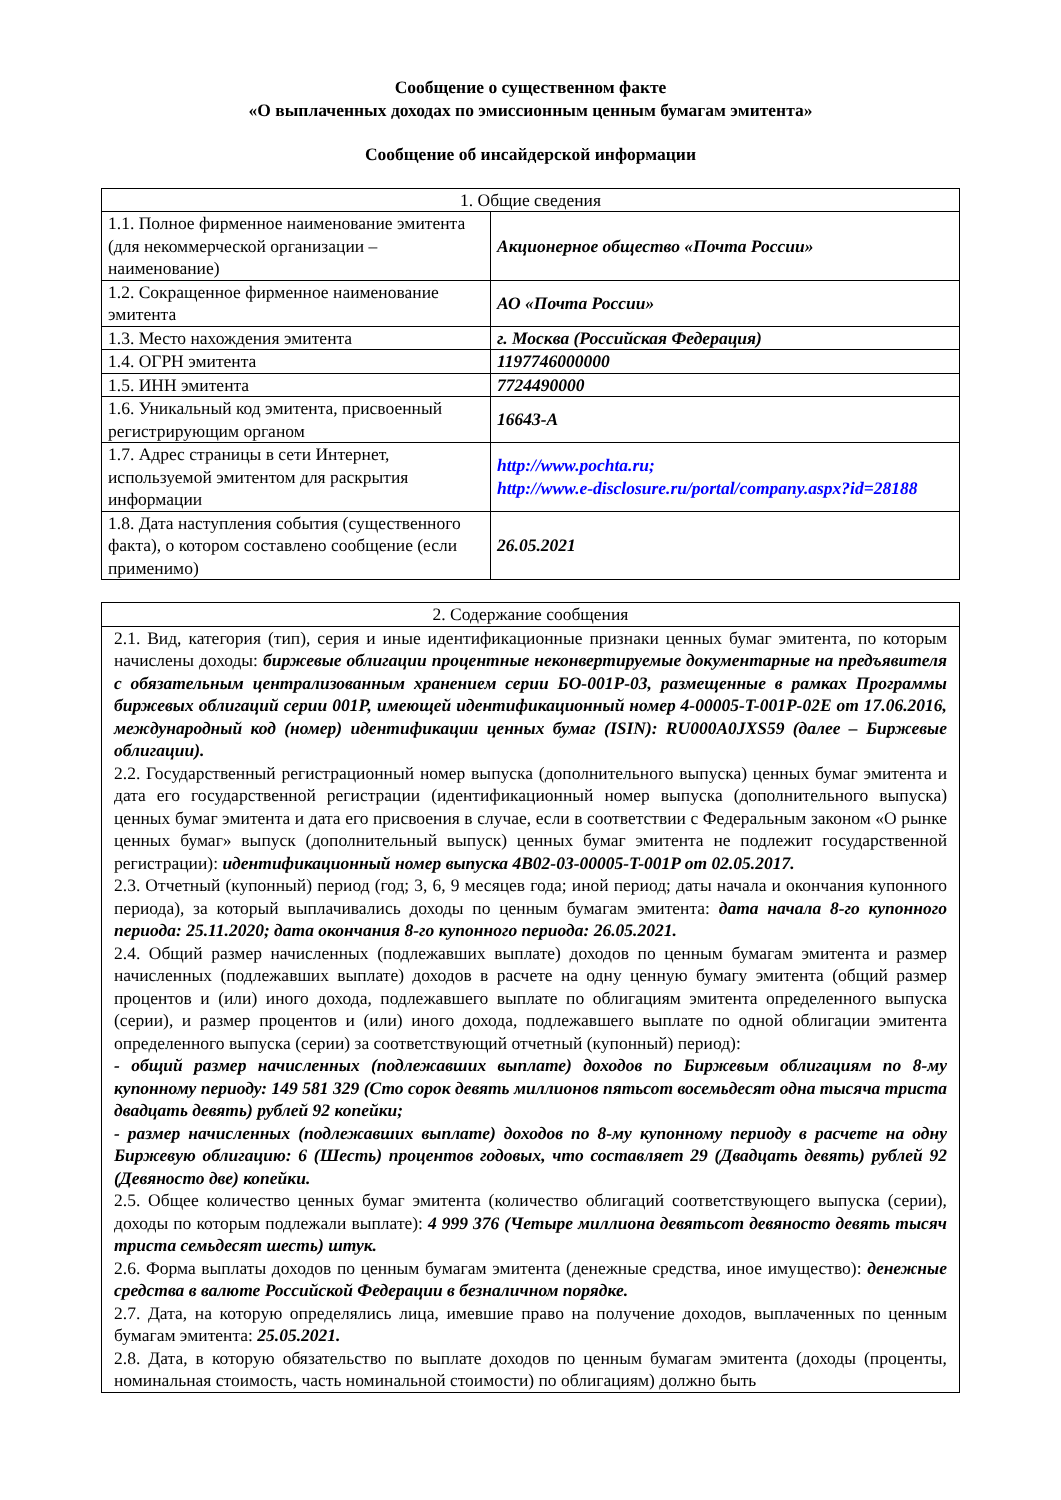Сообщение о существенном факте
«О выплаченных доходах по эмиссионным ценным бумагам эмитента»
Сообщение об инсайдерской информации
| 1. Общие сведения | |
| --- | --- |
| 1.1. Полное фирменное наименование эмитента (для некоммерческой организации – наименование) | Акционерное общество «Почта России» |
| 1.2. Сокращенное фирменное наименование эмитента | АО «Почта России» |
| 1.3. Место нахождения эмитента | г. Москва (Российская Федерация) |
| 1.4. ОГРН эмитента | 1197746000000 |
| 1.5. ИНН эмитента | 7724490000 |
| 1.6. Уникальный код эмитента, присвоенный регистрирующим органом | 16643-А |
| 1.7. Адрес страницы в сети Интернет, используемой эмитентом для раскрытия информации | http://www.pochta.ru; http://www.e-disclosure.ru/portal/company.aspx?id=28188 |
| 1.8. Дата наступления события (существенного факта), о котором составлено сообщение (если применимо) | 26.05.2021 |
| 2. Содержание сообщения |
| --- |
| 2.1. Вид, категория (тип), серия и иные идентификационные признаки ценных бумаг эмитента, по которым начислены доходы: биржевые облигации процентные неконвертируемые документарные на предъявителя с обязательным централизованным хранением серии БО-001Р-03, размещенные в рамках Программы биржевых облигаций серии 001Р, имеющей идентификационный номер 4-00005-T-001P-02E от 17.06.2016, международный код (номер) идентификации ценных бумаг (ISIN): RU000A0JXS59 (далее – Биржевые облигации). 2.2. Государственный регистрационный номер выпуска (дополнительного выпуска) ценных бумаг эмитента и дата его государственной регистрации (идентификационный номер выпуска (дополнительного выпуска) ценных бумаг эмитента и дата его присвоения в случае, если в соответствии с Федеральным законом «О рынке ценных бумаг» выпуск (дополнительный выпуск) ценных бумаг эмитента не подлежит государственной регистрации): идентификационный номер выпуска 4B02-03-00005-T-001P от 02.05.2017. 2.3. Отчетный (купонный) период (год; 3, 6, 9 месяцев года; иной период; даты начала и окончания купонного периода), за который выплачивались доходы по ценным бумагам эмитента: дата начала 8-го купонного периода: 25.11.2020; дата окончания 8-го купонного периода: 26.05.2021. 2.4. Общий размер начисленных (подлежавших выплате) доходов по ценным бумагам эмитента и размер начисленных (подлежавших выплате) доходов в расчете на одну ценную бумагу эмитента (общий размер процентов и (или) иного дохода, подлежавшего выплате по облигациям эмитента определенного выпуска (серии), и размер процентов и (или) иного дохода, подлежавшего выплате по одной облигации эмитента определенного выпуска (серии) за соответствующий отчетный (купонный) период): - общий размер начисленных (подлежавших выплате) доходов по Биржевым облигациям по 8-му купонному периоду: 149 581 329 (Сто сорок девять миллионов пятьсот восемьдесят одна тысяча триста двадцать девять) рублей 92 копейки; - размер начисленных (подлежавших выплате) доходов по 8-му купонному периоду в расчете на одну Биржевую облигацию: 6 (Шесть) процентов годовых, что составляет 29 (Двадцать девять) рублей 92 (Девяносто две) копейки. 2.5. Общее количество ценных бумаг эмитента (количество облигаций соответствующего выпуска (серии), доходы по которым подлежали выплате): 4 999 376 (Четыре миллиона девятьсот девяносто девять тысяч триста семьдесят шесть) штук. 2.6. Форма выплаты доходов по ценным бумагам эмитента (денежные средства, иное имущество): денежные средства в валюте Российской Федерации в безналичном порядке. 2.7. Дата, на которую определялись лица, имевшие право на получение доходов, выплаченных по ценным бумагам эмитента: 25.05.2021. 2.8. Дата, в которую обязательство по выплате доходов по ценным бумагам эмитента (доходы (проценты, номинальная стоимость, часть номинальной стоимости) по облигациям) должно быть |